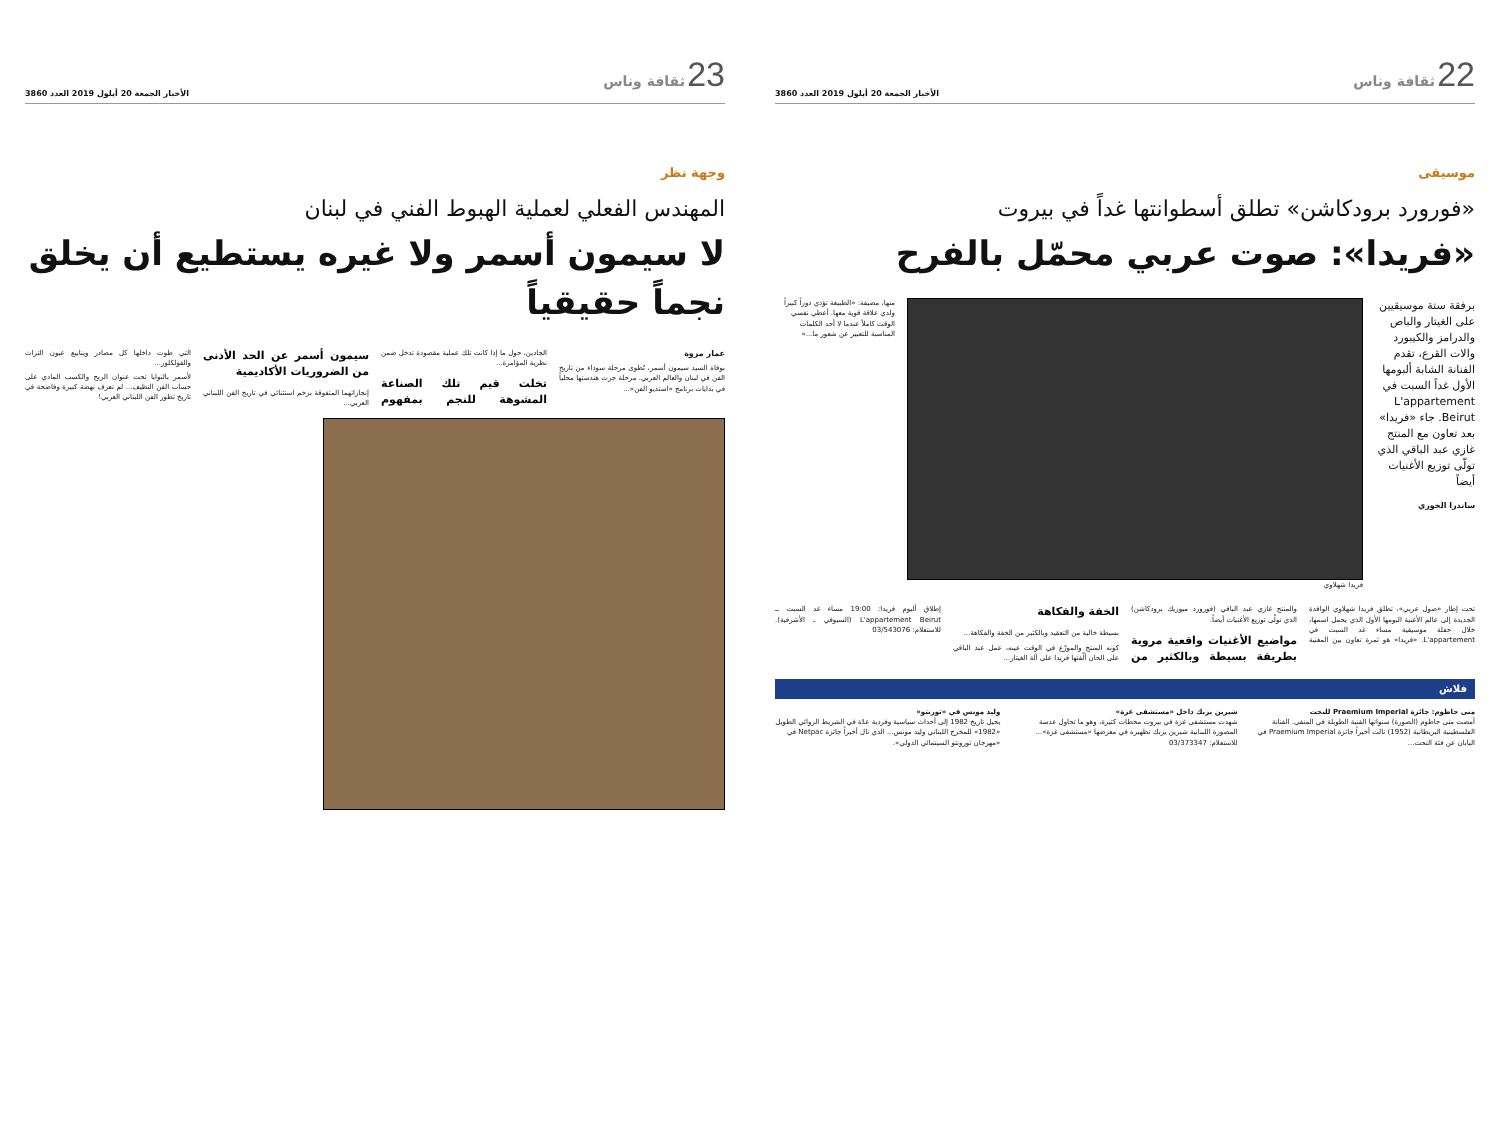22 ثقافة وناس
الأخبار الجمعة 20 أيلول 2019 العدد 3860
موسيقى
«فورورد برودكاشن» تطلق أسطوانتها غداً في بيروت
«فريدا»: صوت عربي محمّل بالفرح
برفقة ستة موسيقيين على الغيتار والباص والدرامز والكيبورد والات القرع، تقدم الفنانة الشابة ألبومها الأول غداً السبت في L'appartement Beirut. جاء «فريدا» بعد تعاون مع المنتج غازي عبد الباقي الذي تولّى توزيع الأغنيات أيضاً
ساندرا الخوري
فريدا شهلاوي منها، مضيفة: «الطبيعة تؤدي دوراً كبيراً ولدي علاقة قوية معها. أعطي نفسي الوقت كاملاً عندما لا أجد الكلمات المناسبة للتعبير عن شعور ما...»
تحت إطار «صول عربي»، تطلق فريدا شهلاوي الوافدة الجديدة إلى عالم الأغنية البومها الأول الذي يحمل اسمها، خلال حفلة موسيقية مساء غد السبت في L'appartement. «فريدا» هو ثمرة تعاون بين المغنية والمنتج غازي عبد الباقي (فورورد ميوزيك برودكاشن) الذي تولّى توزيع الأغنيات أيضاً.
مواضيع الأغنيات واقعية مروية بطريقة بسيطة وبالكثير من الخفة والفكاهة
بسيطة خالية من التعقيد وبالكثير من الخفة والفكاهة...
كونه المنتج والموزّع في الوقت عينه، عمل عبد الباقي على الحان ألّفتها فريدا على آلة الغيتار...
إطلاق ألبوم فريدا: 19:00 مساء غد السبت ــ L'appartement Beirut (السيوفي ـ الأشرفية). للاستعلام: 03/543076
فلاش
منى حاطوم: جائزة Praemium Imperial للنحت
أمضت منى حاطوم (الصورة) سنواتها الفنية الطويلة في المنفى. الفنانة الفلسطينية البريطانية (1952) نالت أخيراً جائزة Praemium Imperial في اليابان عن فئة النحت...
شيرين يزبك داخل «مستشفى غزة»
شهدت مستشفى غزة في بيروت محطات كثيرة، وهو ما تحاول عدسة المصورة اللبنانية شيرين يزبك تظهيره في معرضها «مستشفى غزة»... للاستعلام: 03/373347
وليد مونس في «تورنتو»
يحيل تاريخ 1982 إلى أحداث سياسية وفردية عدّة في الشريط الروائي الطويل «1982» للمخرج اللبناني وليد مونس... الذي نال أخيراً جائزة Netpac في «مهرجان تورونتو السينمائي الدولي».
23 ثقافة وناس
الأخبار الجمعة 20 أيلول 2019 العدد 3860
وجهة نظر
المهندس الفعلي لعملية الهبوط الفني في لبنان
لا سيمون أسمر ولا غيره يستطيع أن يخلق نجماً حقيقياً
عمار مروة
بوفاة السيد سيمون أسمر، تُطوى مرحلة سوداء من تاريخ الفن في لبنان والعالم العربي. مرحلة جرت هندستها محلياً في بدايات برنامج «استديو الفن»...
الجادين، حول ما إذا كانت تلك عملية مقصودة تدخل ضمن نظرية المؤامرة...
تخلت قيم تلك الصناعة المشوهة للنجم بمفهوم سيمون أسمر عن الحد الأدنى من الضروريات الأكاديمية
إنجازاتهما المتفوقة بزخم استثنائي في تاريخ الفن اللبناني العربي...
التي طوت داخلها كل مصادر وينابيع عيون التراث والفولكلور...
لأسمر بالنوايا تحت عنوان الربح والكسب المادي على حساب الفن النظيف... لم تعرف نهضة كبيرة وفاضحة في تاريخ تطور الفن اللبناني العربي!